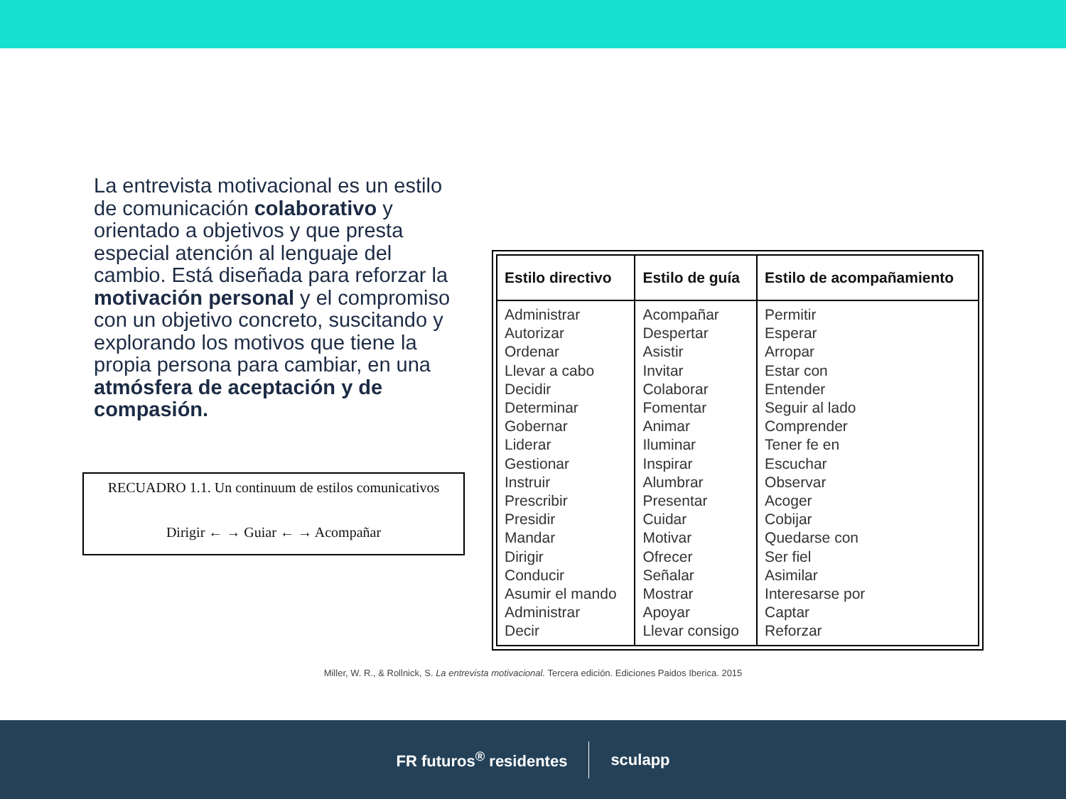La entrevista motivacional es un estilo de comunicación colaborativo y orientado a objetivos y que presta especial atención al lenguaje del cambio. Está diseñada para reforzar la motivación personal y el compromiso con un objetivo concreto, suscitando y explorando los motivos que tiene la propia persona para cambiar, en una atmósfera de aceptación y de compasión.
RECUADRO 1.1. Un continuum de estilos comunicativos
Dirigir ← → Guiar ← → Acompañar
| Estilo directivo | Estilo de guía | Estilo de acompañamiento |
| --- | --- | --- |
| Administrar Autorizar Ordenar Llevar a cabo Decidir Determinar Gobernar Liderar Gestionar Instruir Prescribir Presidir Mandar Dirigir Conducir Asumir el mando Administrar Decir | Acompañar Despertar Asistir Invitar Colaborar Fomentar Animar Iluminar Inspirar Alumbrar Presentar Cuidar Motivar Ofrecer Señalar Mostrar Apoyar Llevar consigo | Permitir Esperar Arropar Estar con Entender Seguir al lado Comprender Tener fe en Escuchar Observar Acoger Cobijar Quedarse con Ser fiel Asimilar Interesarse por Captar Reforzar |
Miller, W. R., & Rollnick, S. La entrevista motivacional. Tercera edición. Ediciones Paidos Iberica. 2015
FR futuros<sup>®</sup> residentes sculapp